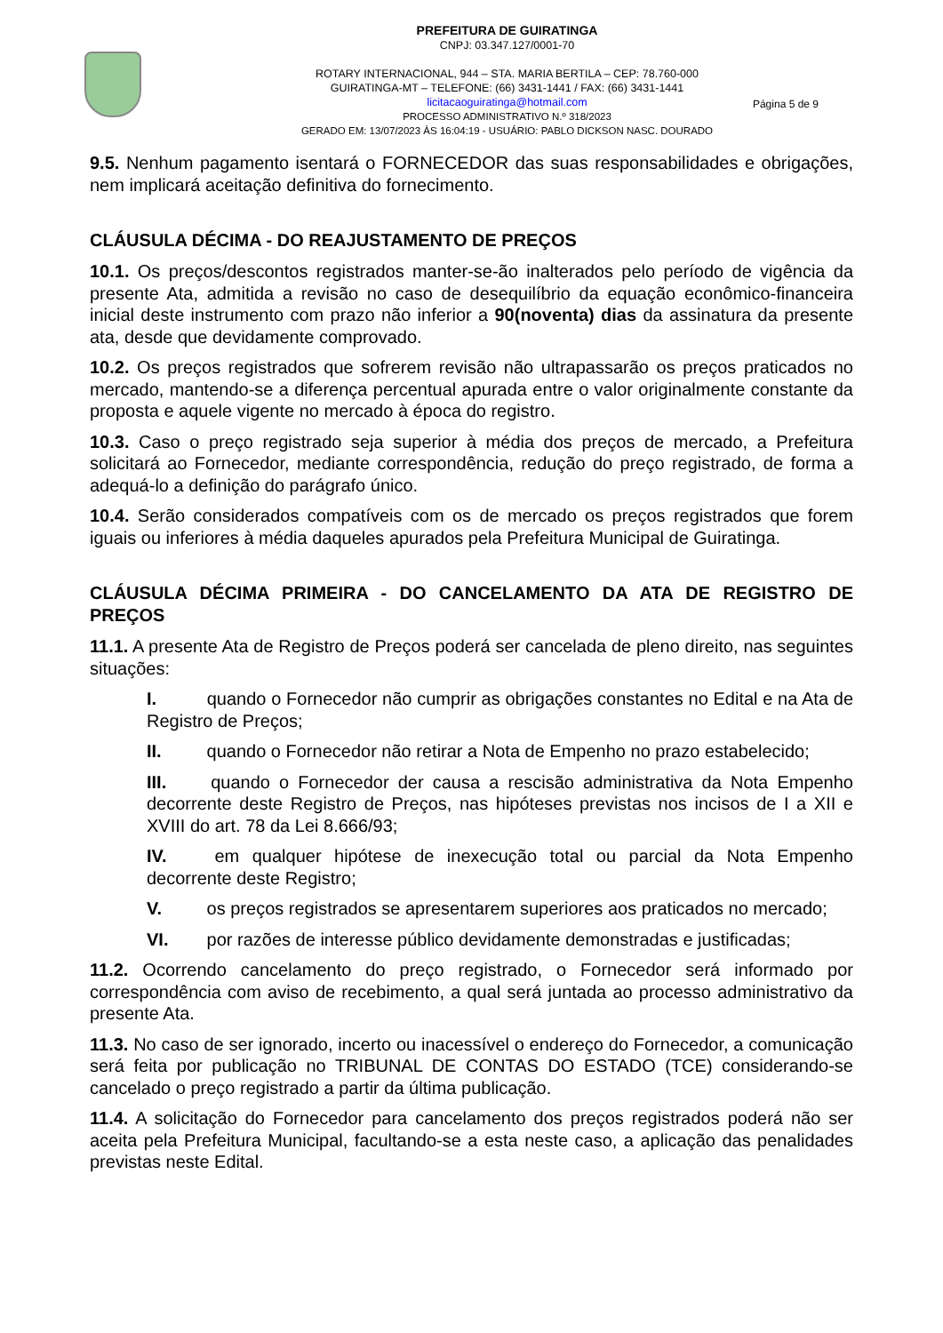PREFEITURA DE GUIRATINGA
CNPJ: 03.347.127/0001-70
ROTARY INTERNACIONAL, 944 – STA. MARIA BERTILA – CEP: 78.760-000
GUIRATINGA-MT – TELEFONE: (66) 3431-1441 / FAX: (66) 3431-1441
licitacaoguiratinga@hotmail.com
PROCESSO ADMINISTRATIVO N.º 318/2023
GERADO EM: 13/07/2023 ÀS 16:04:19 - USUÁRIO: PABLO DICKSON NASC. DOURADO
Página 5 de 9
9.5. Nenhum pagamento isentará o FORNECEDOR das suas responsabilidades e obrigações, nem implicará aceitação definitiva do fornecimento.
CLÁUSULA DÉCIMA - DO REAJUSTAMENTO DE PREÇOS
10.1. Os preços/descontos registrados manter-se-ão inalterados pelo período de vigência da presente Ata, admitida a revisão no caso de desequilíbrio da equação econômico-financeira inicial deste instrumento com prazo não inferior a 90(noventa) dias da assinatura da presente ata, desde que devidamente comprovado.
10.2. Os preços registrados que sofrerem revisão não ultrapassarão os preços praticados no mercado, mantendo-se a diferença percentual apurada entre o valor originalmente constante da proposta e aquele vigente no mercado à época do registro.
10.3. Caso o preço registrado seja superior à média dos preços de mercado, a Prefeitura solicitará ao Fornecedor, mediante correspondência, redução do preço registrado, de forma a adequá-lo a definição do parágrafo único.
10.4. Serão considerados compatíveis com os de mercado os preços registrados que forem iguais ou inferiores à média daqueles apurados pela Prefeitura Municipal de Guiratinga.
CLÁUSULA DÉCIMA PRIMEIRA - DO CANCELAMENTO DA ATA DE REGISTRO DE PREÇOS
11.1. A presente Ata de Registro de Preços poderá ser cancelada de pleno direito, nas seguintes situações:
I. quando o Fornecedor não cumprir as obrigações constantes no Edital e na Ata de Registro de Preços;
II. quando o Fornecedor não retirar a Nota de Empenho no prazo estabelecido;
III. quando o Fornecedor der causa a rescisão administrativa da Nota Empenho decorrente deste Registro de Preços, nas hipóteses previstas nos incisos de I a XII e XVIII do art. 78 da Lei 8.666/93;
IV. em qualquer hipótese de inexecução total ou parcial da Nota Empenho decorrente deste Registro;
V. os preços registrados se apresentarem superiores aos praticados no mercado;
VI. por razões de interesse público devidamente demonstradas e justificadas;
11.2. Ocorrendo cancelamento do preço registrado, o Fornecedor será informado por correspondência com aviso de recebimento, a qual será juntada ao processo administrativo da presente Ata.
11.3. No caso de ser ignorado, incerto ou inacessível o endereço do Fornecedor, a comunicação será feita por publicação no TRIBUNAL DE CONTAS DO ESTADO (TCE) considerando-se cancelado o preço registrado a partir da última publicação.
11.4. A solicitação do Fornecedor para cancelamento dos preços registrados poderá não ser aceita pela Prefeitura Municipal, facultando-se a esta neste caso, a aplicação das penalidades previstas neste Edital.